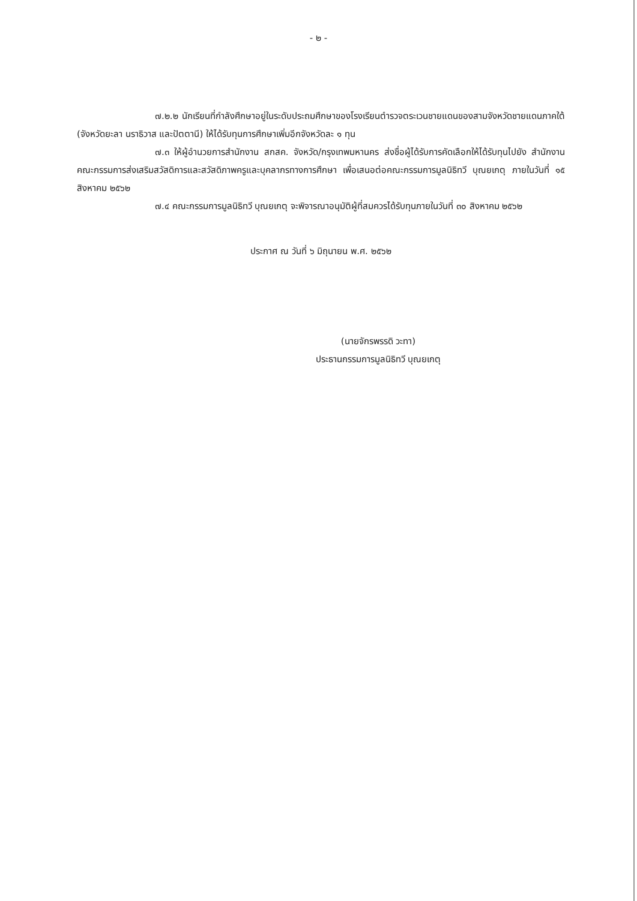- ๒ -
๗.๒.๒ นักเรียนที่กำลังศึกษาอยู่ในระดับประถมศึกษาของโรงเรียนตำรวจตระเวนชายแดนของสามจังหวัดชายแดนภาคใต้ (จังหวัดยะลา นราธิวาส และปัตตานี) ให้ได้รับทุนการศึกษาเพิ่มอีกจังหวัดละ ๑ ทุน
๗.๓ ให้ผู้อำนวยการสำนักงาน สกสค. จังหวัด/กรุงเทพมหานคร ส่งชื่อผู้ได้รับการคัดเลือกให้ได้รับทุนไปยัง สำนักงานคณะกรรมการส่งเสริมสวัสดิการและสวัสดิภาพครูและบุคลากรทางการศึกษา เพื่อเสนอต่อคณะกรรมการมูลนิธิทวี บุณยเกตุ ภายในวันที่ ๑๕ สิงหาคม ๒๕๖๒
๗.๔ คณะกรรมการมูลนิธิทวี บุณยเกตุ จะพิจารณาอนุมัติผู้ที่สมควรได้รับทุนภายในวันที่ ๓๐ สิงหาคม ๒๕๖๒
ประกาศ ณ วันที่ ๖ มิถุนายน พ.ศ. ๒๕๖๒
(นายจักรพรรดิ วะทา)
ประธานกรรมการมูลนิธิทวี บุณยเกตุ